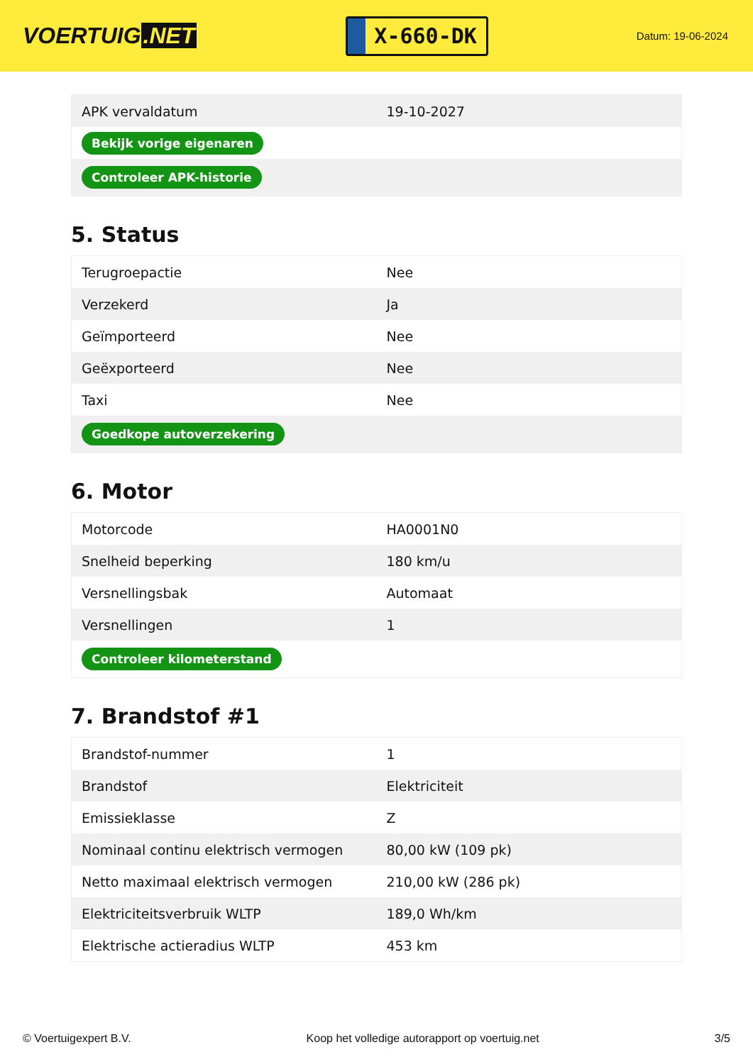VOERTUIG.NET
X-660-DK
Datum: 19-06-2024
| APK vervaldatum | 19-10-2027 |
| Bekijk vorige eigenaren | |
| Controleer APK-historie | |
5. Status
| Terugroepactie | Nee |
| Verzekerd | Ja |
| Geïmporteerd | Nee |
| Geëxporteerd | Nee |
| Taxi | Nee |
| Goedkope autoverzekering | |
6. Motor
| Motorcode | HA0001N0 |
| Snelheid beperking | 180 km/u |
| Versnellingsbak | Automaat |
| Versnellingen | 1 |
| Controleer kilometerstand | |
7. Brandstof #1
| Brandstof-nummer | 1 |
| Brandstof | Elektriciteit |
| Emissieklasse | Z |
| Nominaal continu elektrisch vermogen | 80,00 kW (109 pk) |
| Netto maximaal elektrisch vermogen | 210,00 kW (286 pk) |
| Elektriciteitsverbruik WLTP | 189,0 Wh/km |
| Elektrische actieradius WLTP | 453 km |
© Voertuigexpert B.V. Koop het volledige autorapport op voertuig.net 3/5